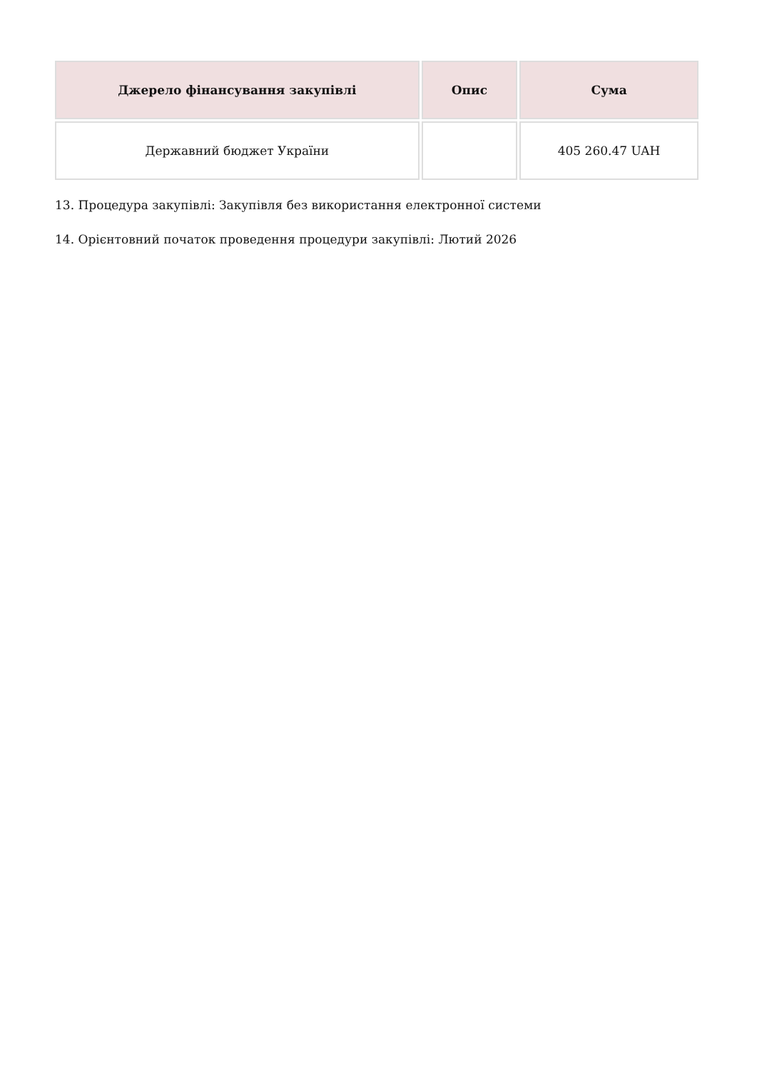| Джерело фінансування закупівлі | Опис | Сума |
| --- | --- | --- |
| Державний бюджет України | | 405 260.47 UAH |
13. Процедура закупівлі: Закупівля без використання електронної системи
14. Орієнтовний початок проведення процедури закупівлі: Лютий 2026